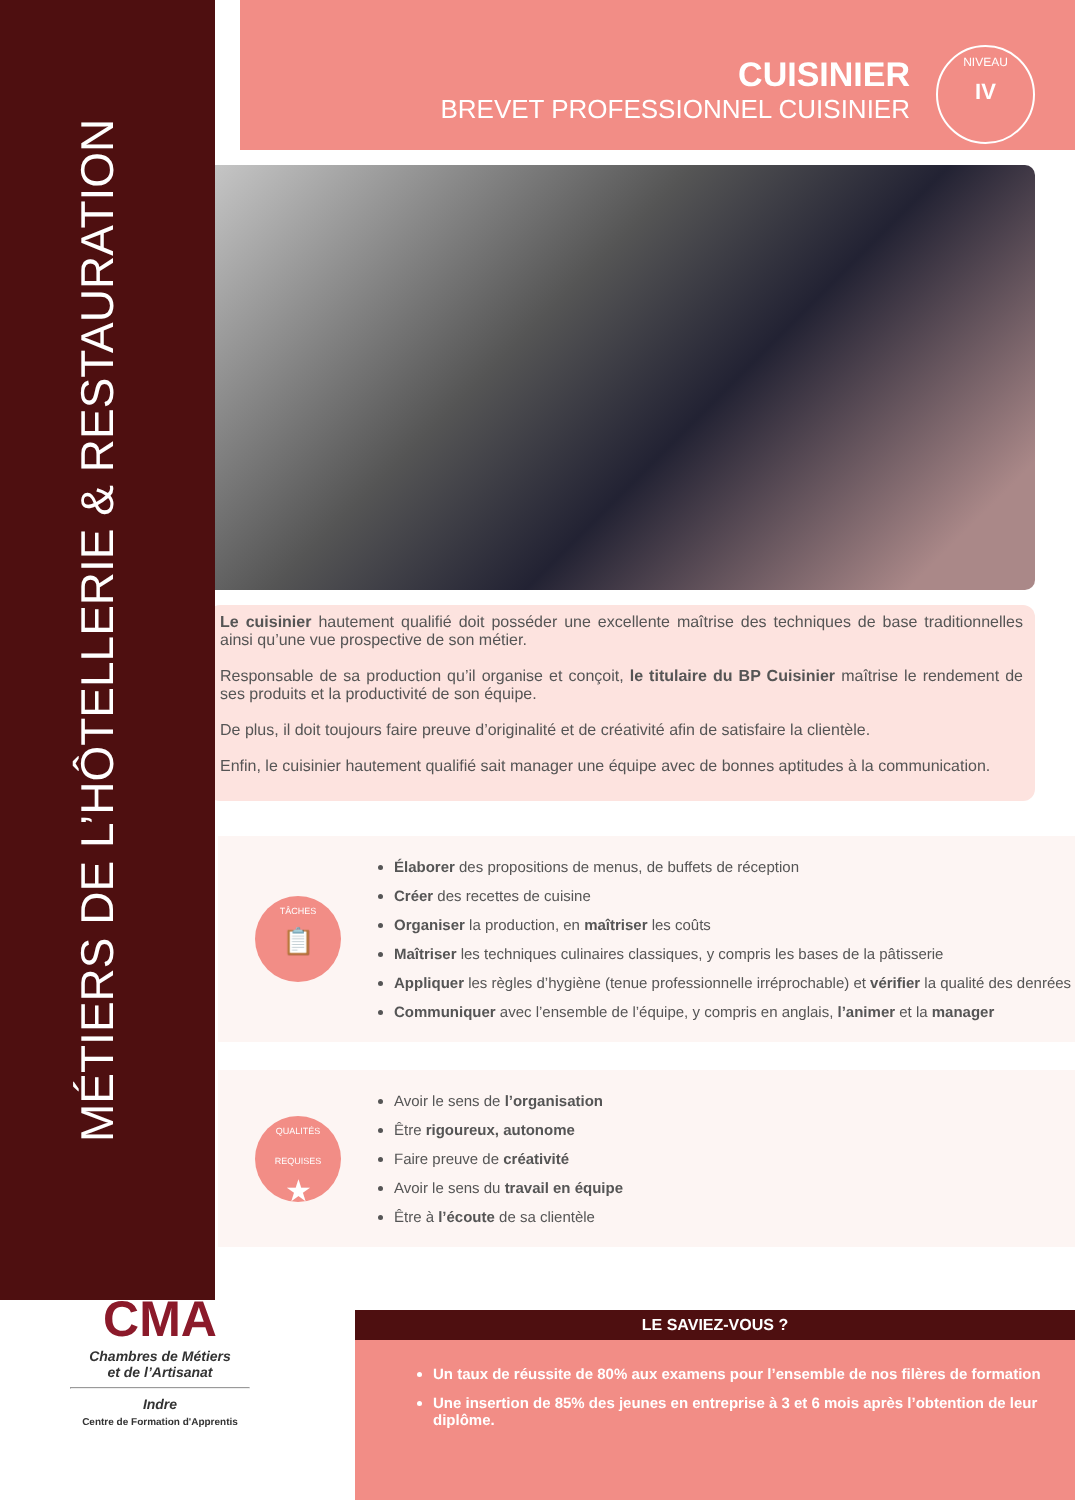MÉTIERS DE L’HÔTELLERIE & RESTAURATION
CUISINIER
BREVET PROFESSIONNEL CUISINIER
NIVEAU
IV
Le cuisinier hautement qualifié doit posséder une excellente maîtrise des techniques de base traditionnelles ainsi qu’une vue prospective de son métier.
Responsable de sa production qu’il organise et conçoit, le titulaire du BP Cuisinier maîtrise le rendement de ses produits et la productivité de son équipe.
De plus, il doit toujours faire preuve d’originalité et de créativité afin de satisfaire la clientèle.
Enfin, le cuisinier hautement qualifié sait manager une équipe avec de bonnes aptitudes à la communication.
TÂCHES
📋
Élaborer des propositions de menus, de buffets de réception
Créer des recettes de cuisine
Organiser la production, en maîtriser les coûts
Maîtriser les techniques culinaires classiques, y compris les bases de la pâtisserie
Appliquer les règles d’hygiène (tenue professionnelle irréprochable) et vérifier la qualité des denrées
Communiquer avec l’ensemble de l’équipe, y compris en anglais, l’animer et la manager
QUALITÉS REQUISES
★
Avoir le sens de l’organisation
Être rigoureux, autonome
Faire preuve de créativité
Avoir le sens du travail en équipe
Être à l’écoute de sa clientèle
CMA
Chambres de Métiers
et de l’Artisanat
Indre
Centre de Formation d'Apprentis
LE SAVIEZ-VOUS ?
Un taux de réussite de 80% aux examens pour l’ensemble de nos filères de formation
Une insertion de 85% des jeunes en entreprise à 3 et 6 mois après l’obtention de leur diplôme.